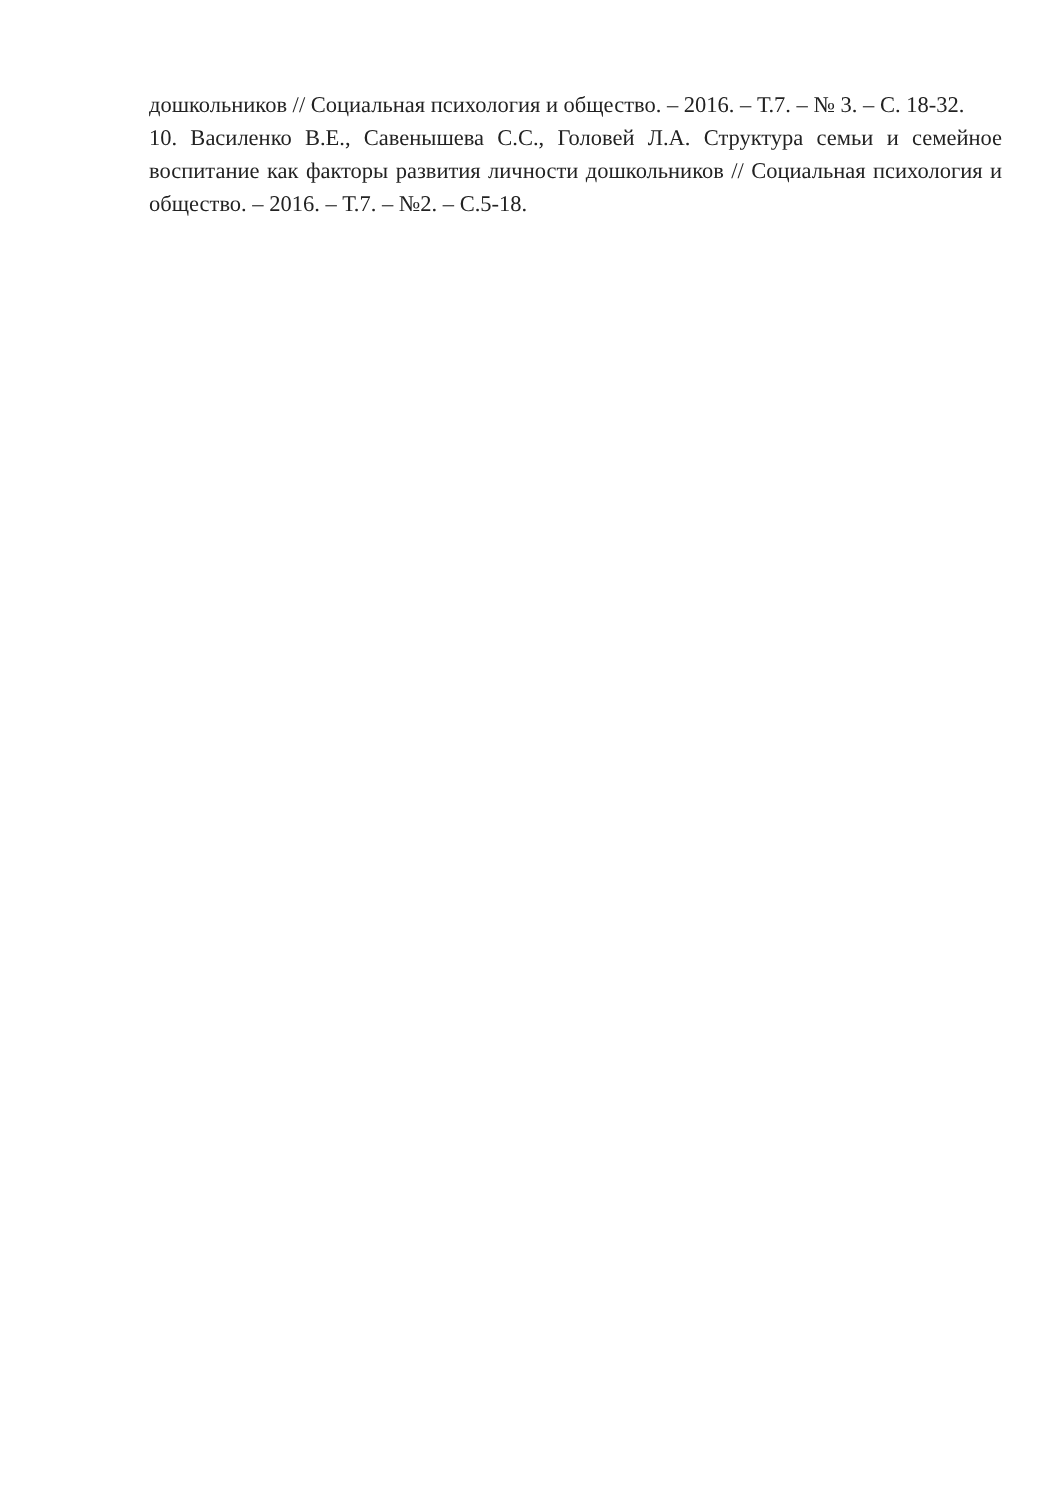дошкольников // Социальная психология и общество. – 2016. – Т.7. – № 3. – С. 18-32.
10. Василенко В.Е., Савенышева С.С., Головей Л.А. Структура семьи и семейное воспитание как факторы развития личности дошкольников // Социальная психология и общество. – 2016. – Т.7. – №2. – С.5-18.